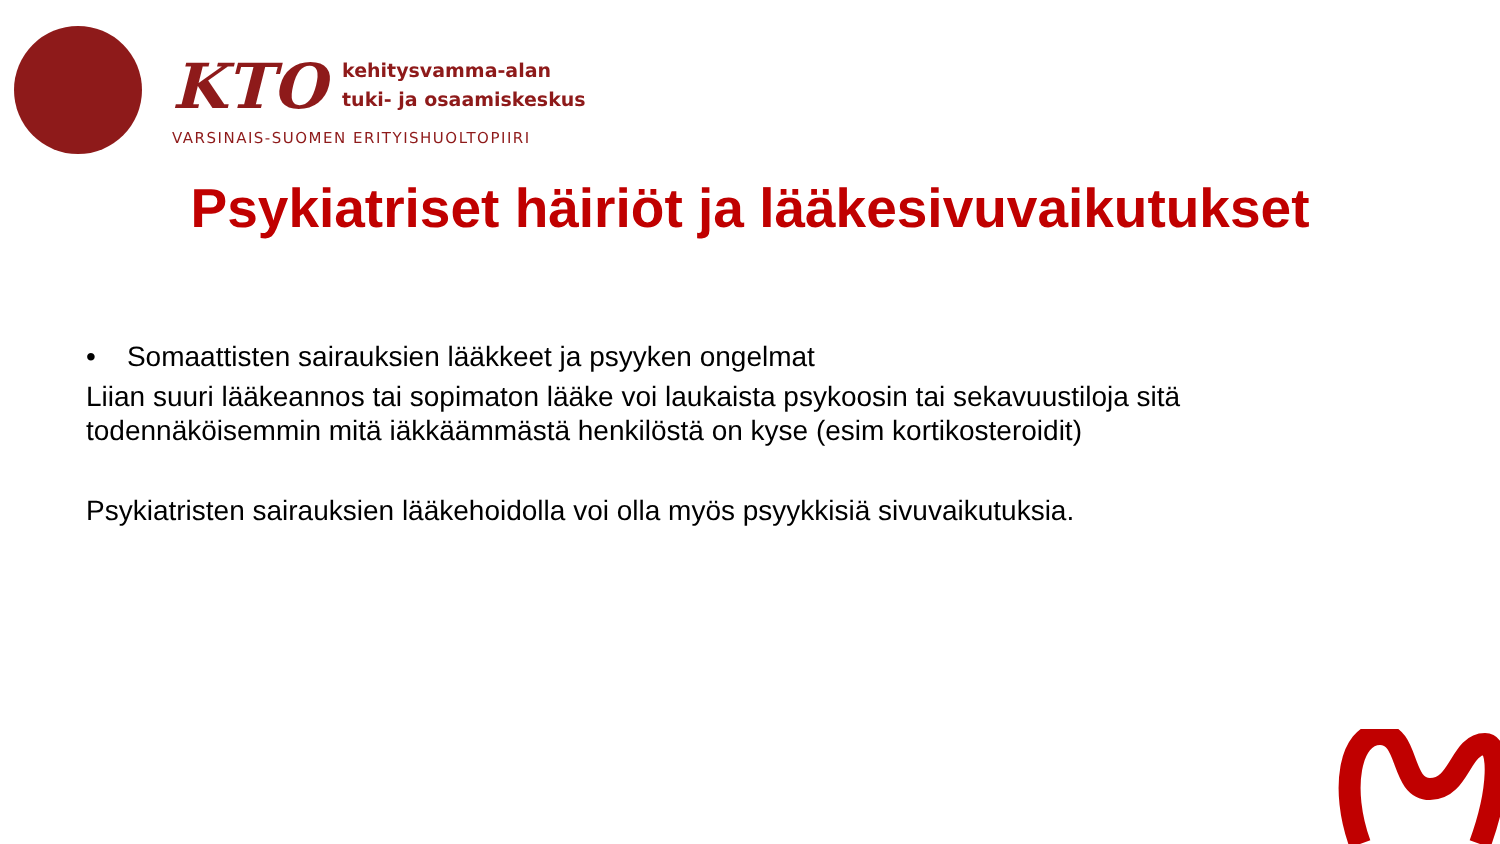KTO kehitysvamma-alan
tuki- ja osaamiskeskus
VARSINAIS-SUOMEN ERITYISHUOLTOPIIRI
Psykiatriset häiriöt ja lääkesivuvaikutukset
• Somaattisten sairauksien lääkkeet ja psyyken ongelmat
Liian suuri lääkeannos tai sopimaton lääke voi laukaista psykoosin tai sekavuustiloja sitä todennäköisemmin mitä iäkkäämmästä henkilöstä on kyse (esim kortikosteroidit)
Psykiatristen sairauksien lääkehoidolla voi olla myös psyykkisiä sivuvaikutuksia.